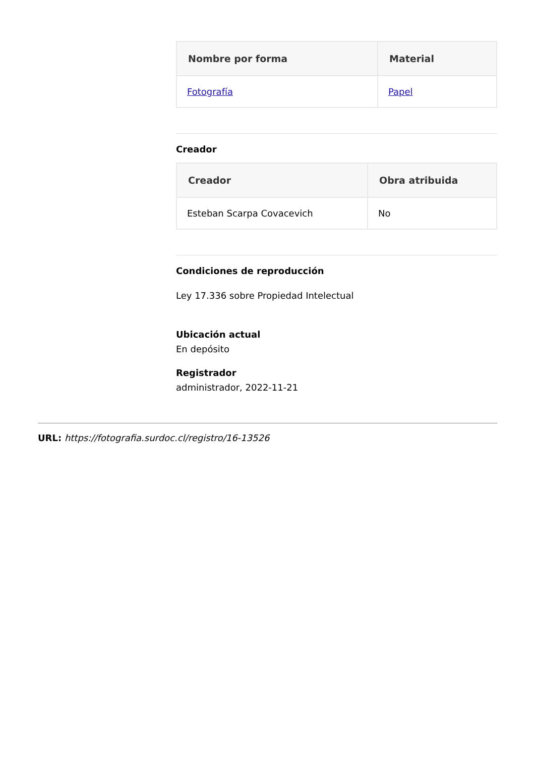| Nombre por forma | Material |
| --- | --- |
| Fotografía | Papel |
Creador
| Creador | Obra atribuida |
| --- | --- |
| Esteban Scarpa Covacevich | No |
Condiciones de reproducción
Ley 17.336 sobre Propiedad Intelectual
Ubicación actual
En depósito
Registrador
administrador, 2022-11-21
URL: https://fotografia.surdoc.cl/registro/16-13526